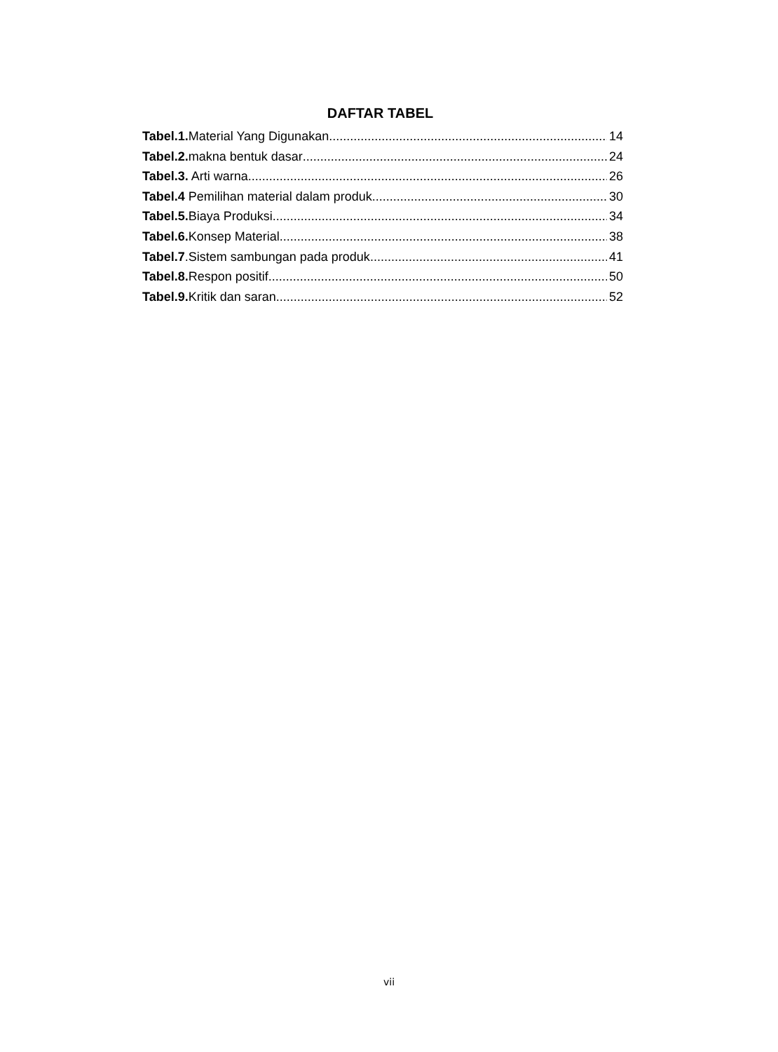DAFTAR TABEL
Tabel.1. Material Yang Digunakan 14
Tabel.2. makna bentuk dasar 24
Tabel.3. Arti warna 26
Tabel.4 Pemilihan material dalam produk 30
Tabel.5. Biaya Produksi 34
Tabel.6. Konsep Material 38
Tabel.7.Sistem sambungan pada produk 41
Tabel.8. Respon positif 50
Tabel.9. Kritik dan saran 52
vii